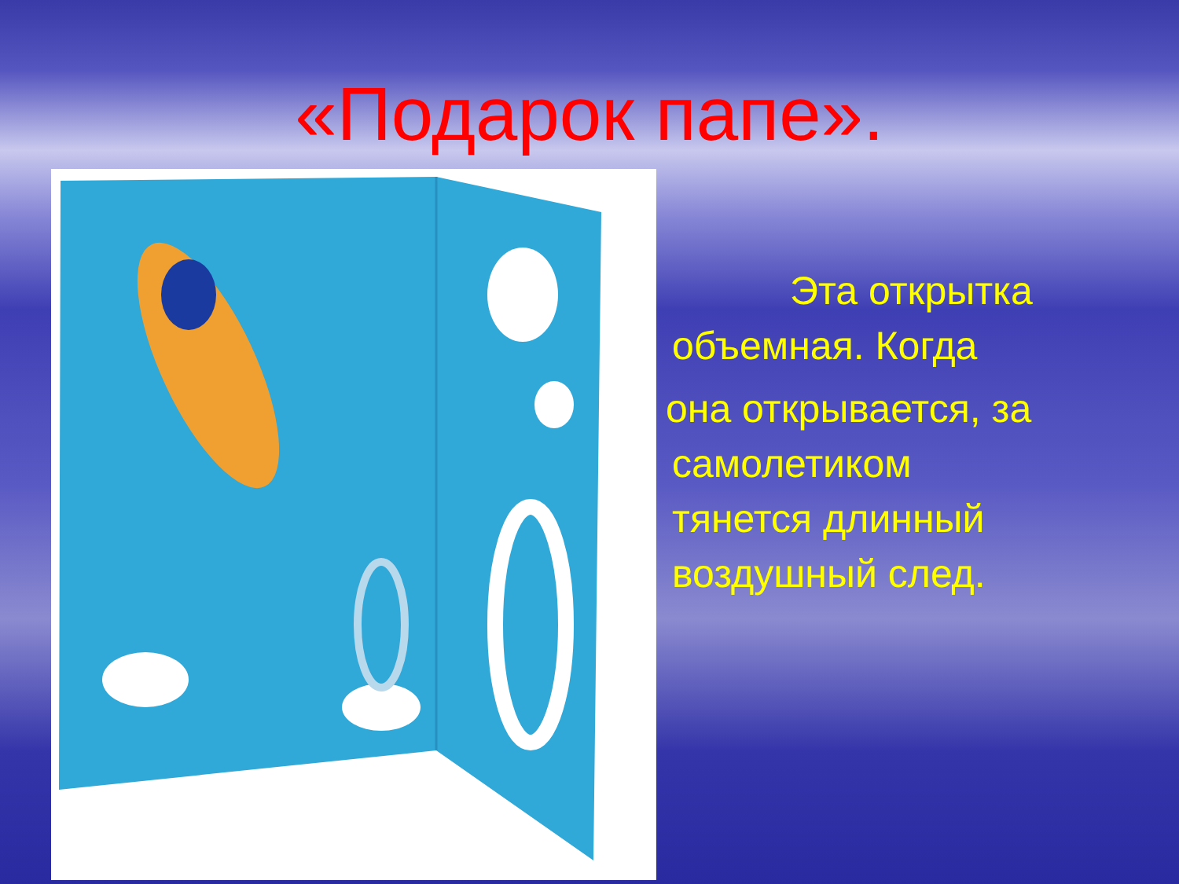«Подарок папе».
Эта открытка
объемная. Когда
она открывается, за
самолетиком
тянется длинный
воздушный след.